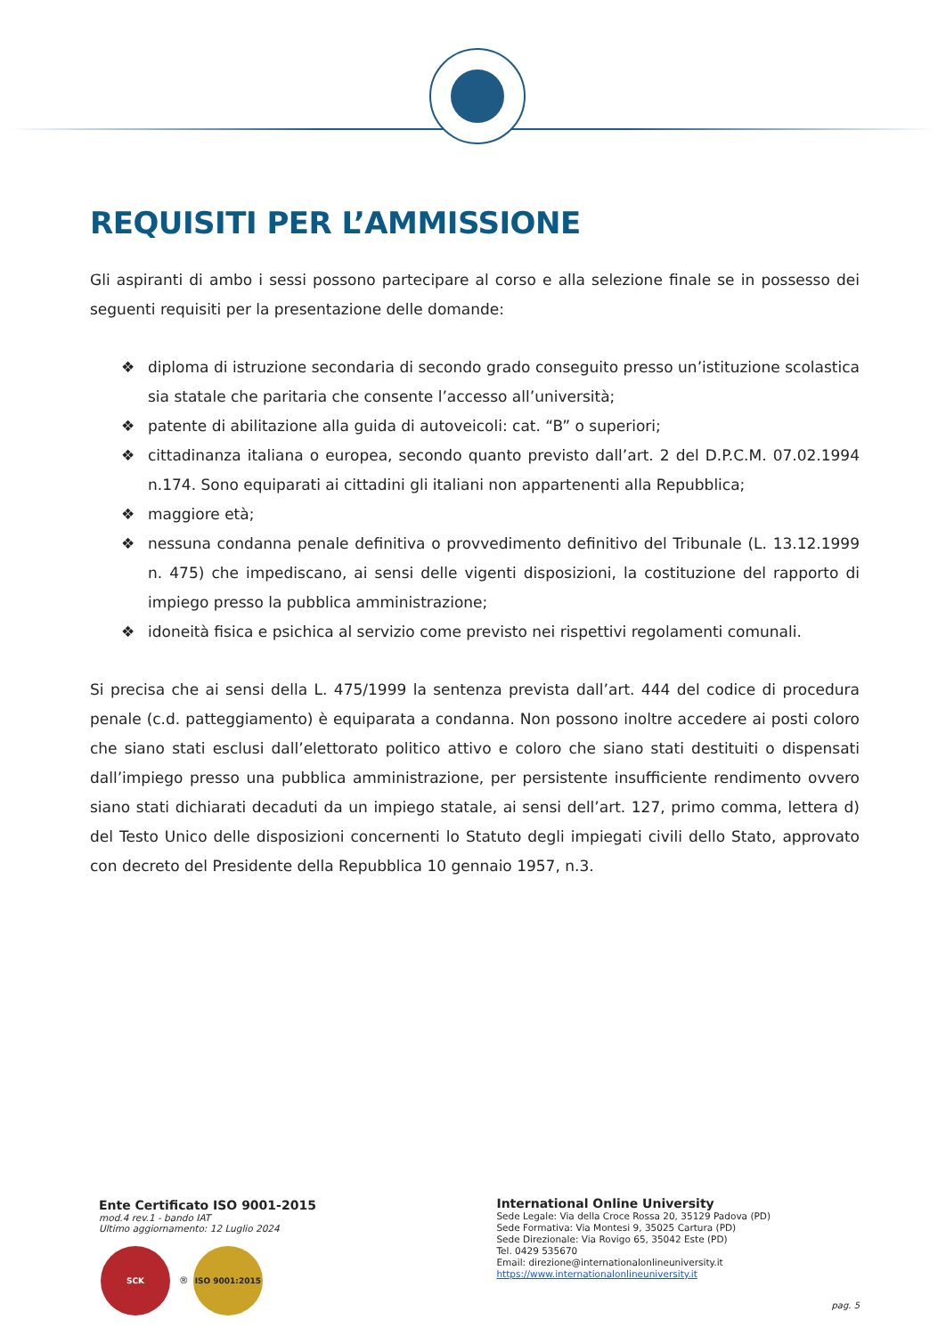REQUISITI PER L’AMMISSIONE
Gli aspiranti di ambo i sessi possono partecipare al corso e alla selezione finale se in possesso dei seguenti requisiti per la presentazione delle domande:
❖ diploma di istruzione secondaria di secondo grado conseguito presso un’istituzione scolastica sia statale che paritaria che consente l’accesso all’università;
❖ patente di abilitazione alla guida di autoveicoli: cat. “B” o superiori;
❖ cittadinanza italiana o europea, secondo quanto previsto dall’art. 2 del D.P.C.M. 07.02.1994 n.174. Sono equiparati ai cittadini gli italiani non appartenenti alla Repubblica;
❖ maggiore età;
❖ nessuna condanna penale definitiva o provvedimento definitivo del Tribunale (L. 13.12.1999 n. 475) che impediscano, ai sensi delle vigenti disposizioni, la costituzione del rapporto di impiego presso la pubblica amministrazione;
❖ idoneità fisica e psichica al servizio come previsto nei rispettivi regolamenti comunali.
Si precisa che ai sensi della L. 475/1999 la sentenza prevista dall’art. 444 del codice di procedura penale (c.d. patteggiamento) è equiparata a condanna. Non possono inoltre accedere ai posti coloro che siano stati esclusi dall’elettorato politico attivo e coloro che siano stati destituiti o dispensati dall’impiego presso una pubblica amministrazione, per persistente insufficiente rendimento ovvero siano stati dichiarati decaduti da un impiego statale, ai sensi dell’art. 127, primo comma, lettera d) del Testo Unico delle disposizioni concernenti lo Statuto degli impiegati civili dello Stato, approvato con decreto del Presidente della Repubblica 10 gennaio 1957, n.3.
Ente Certificato ISO 9001-2015
mod.4 rev.1 - bando IAT
Ultimo aggiornamento: 12 Luglio 2024
SCK ® ISO 9001:2015
International Online University
Sede Legale: Via della Croce Rossa 20, 35129 Padova (PD)
Sede Formativa: Via Montesi 9, 35025 Cartura (PD)
Sede Direzionale: Via Rovigo 65, 35042 Este (PD)
Tel. 0429 535670
Email: direzione@internationalonlineuniversity.it
https://www.internationalonlineuniversity.it
pag. 5